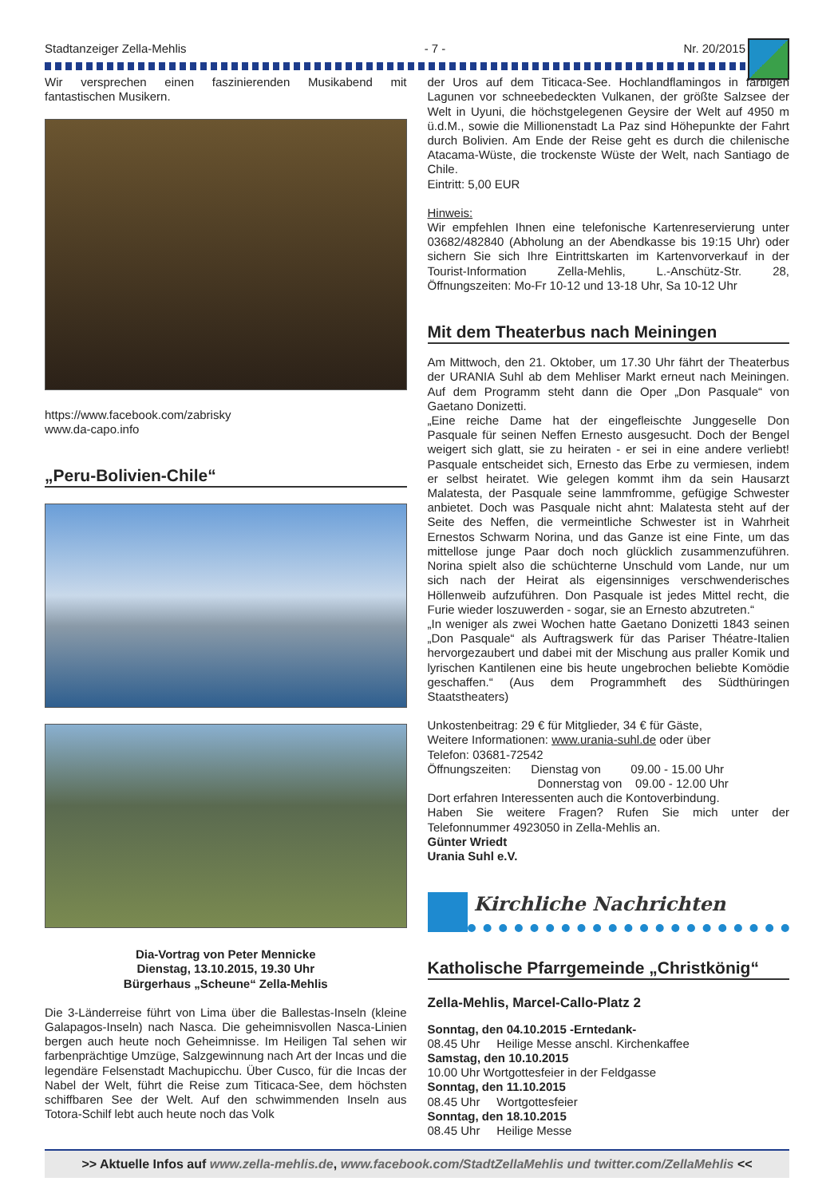Stadtanzeiger Zella-Mehlis - 7 - Nr. 20/2015
Wir versprechen einen faszinierenden Musikabend mit fantastischen Musikern.
https://www.facebook.com/zabrisky
www.da-capo.info
„Peru-Bolivien-Chile“
Dia-Vortrag von Peter Mennicke
Dienstag, 13.10.2015, 19.30 Uhr
Bürgerhaus „Scheune“ Zella-Mehlis
Die 3-Länderreise führt von Lima über die Ballestas-Inseln (kleine Galapagos-Inseln) nach Nasca. Die geheimnisvollen Nasca-Linien bergen auch heute noch Geheimnisse. Im Heiligen Tal sehen wir farbenprächtige Umzüge, Salzgewinnung nach Art der Incas und die legendäre Felsenstadt Machupicchu. Über Cusco, für die Incas der Nabel der Welt, führt die Reise zum Titicaca-See, dem höchsten schiffbaren See der Welt. Auf den schwimmenden Inseln aus Totora-Schilf lebt auch heute noch das Volk
der Uros auf dem Titicaca-See. Hochlandflamingos in farbigen Lagunen vor schneebedeckten Vulkanen, der größte Salzsee der Welt in Uyuni, die höchstgelegenen Geysire der Welt auf 4950 m ü.d.M., sowie die Millionenstadt La Paz sind Höhepunkte der Fahrt durch Bolivien. Am Ende der Reise geht es durch die chilenische Atacama-Wüste, die trockenste Wüste der Welt, nach Santiago de Chile.
Eintritt: 5,00 EUR
Hinweis:
Wir empfehlen Ihnen eine telefonische Kartenreservierung unter 03682/482840 (Abholung an der Abendkasse bis 19:15 Uhr) oder sichern Sie sich Ihre Eintrittskarten im Kartenvorverkauf in der Tourist-Information Zella-Mehlis, L.-Anschütz-Str. 28, Öffnungszeiten: Mo-Fr 10-12 und 13-18 Uhr, Sa 10-12 Uhr
Mit dem Theaterbus nach Meiningen
Am Mittwoch, den 21. Oktober, um 17.30 Uhr fährt der Theaterbus der URANIA Suhl ab dem Mehliser Markt erneut nach Meiningen. Auf dem Programm steht dann die Oper „Don Pasquale“ von Gaetano Donizetti.
„Eine reiche Dame hat der eingefleischte Junggeselle Don Pasquale für seinen Neffen Ernesto ausgesucht. Doch der Bengel weigert sich glatt, sie zu heiraten - er sei in eine andere verliebt! Pasquale entscheidet sich, Ernesto das Erbe zu vermiesen, indem er selbst heiratet. Wie gelegen kommt ihm da sein Hausarzt Malatesta, der Pasquale seine lammfromme, gefügige Schwester anbietet. Doch was Pasquale nicht ahnt: Malatesta steht auf der Seite des Neffen, die vermeintliche Schwester ist in Wahrheit Ernestos Schwarm Norina, und das Ganze ist eine Finte, um das mittellose junge Paar doch noch glücklich zusammenzuführen. Norina spielt also die schüchterne Unschuld vom Lande, nur um sich nach der Heirat als eigensinniges verschwenderisches Höllenweib aufzuführen. Don Pasquale ist jedes Mittel recht, die Furie wieder loszuwerden - sogar, sie an Ernesto abzutreten.“
„In weniger als zwei Wochen hatte Gaetano Donizetti 1843 seinen „Don Pasquale“ als Auftragswerk für das Pariser Théatre-Italien hervorgezaubert und dabei mit der Mischung aus praller Komik und lyrischen Kantilenen eine bis heute ungebrochen beliebte Komödie geschaffen.“ (Aus dem Programmheft des Südthüringen Staatstheaters)
Unkostenbeitrag: 29 € für Mitglieder, 34 € für Gäste,
Weitere Informationen: www.urania-suhl.de oder über
Telefon: 03681-72542
Öffnungszeiten: Dienstag von 09.00 - 15.00 Uhr
Donnerstag von 09.00 - 12.00 Uhr
Dort erfahren Interessenten auch die Kontoverbindung.
Haben Sie weitere Fragen? Rufen Sie mich unter der Telefonnummer 4923050 in Zella-Mehlis an.
Günter Wriedt
Urania Suhl e.V.
Kirchliche Nachrichten
Katholische Pfarrgemeinde „Christkönig“
Zella-Mehlis, Marcel-Callo-Platz 2
Sonntag, den 04.10.2015 -Erntedank-
08.45 Uhr Heilige Messe anschl. Kirchenkaffee
Samstag, den 10.10.2015
10.00 Uhr Wortgottesfeier in der Feldgasse
Sonntag, den 11.10.2015
08.45 Uhr Wortgottesfeier
Sonntag, den 18.10.2015
08.45 Uhr Heilige Messe
>> Aktuelle Infos auf www.zella-mehlis.de, www.facebook.com/StadtZellaMehlis und twitter.com/ZellaMehlis <<